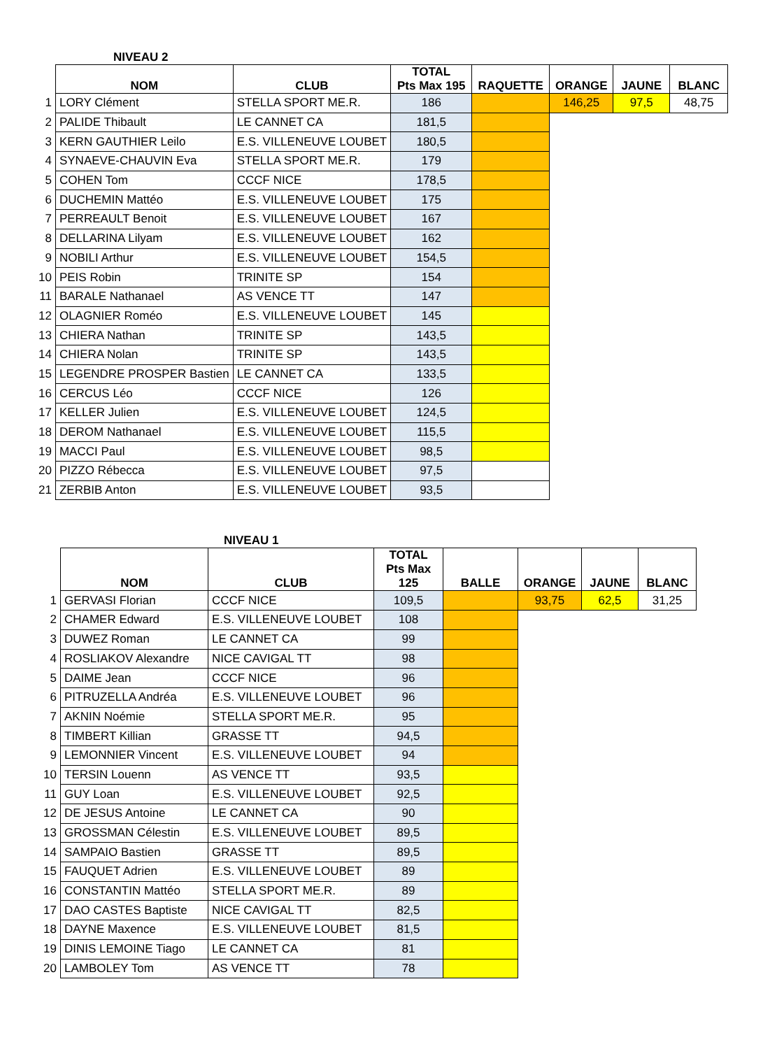NIVEAU 2
| | NOM | CLUB | TOTAL Pts Max 195 | RAQUETTE | ORANGE | JAUNE | BLANC |
| --- | --- | --- | --- | --- | --- | --- | --- |
| 1 | LORY Clément | STELLA SPORT ME.R. | 186 | | 146,25 | 97,5 | 48,75 |
| 2 | PALIDE Thibault | LE CANNET CA | 181,5 | | | | |
| 3 | KERN GAUTHIER Leilo | E.S. VILLENEUVE LOUBET | 180,5 | | | | |
| 4 | SYNAEVE-CHAUVIN Eva | STELLA SPORT ME.R. | 179 | | | | |
| 5 | COHEN Tom | CCCF NICE | 178,5 | | | | |
| 6 | DUCHEMIN Mattéo | E.S. VILLENEUVE LOUBET | 175 | | | | |
| 7 | PERREAULT Benoit | E.S. VILLENEUVE LOUBET | 167 | | | | |
| 8 | DELLARINA Lilyam | E.S. VILLENEUVE LOUBET | 162 | | | | |
| 9 | NOBILI Arthur | E.S. VILLENEUVE LOUBET | 154,5 | | | | |
| 10 | PEIS Robin | TRINITE SP | 154 | | | | |
| 11 | BARALE Nathanael | AS VENCE TT | 147 | | | | |
| 12 | OLAGNIER Roméo | E.S. VILLENEUVE LOUBET | 145 | | | | |
| 13 | CHIERA Nathan | TRINITE SP | 143,5 | | | | |
| 14 | CHIERA Nolan | TRINITE SP | 143,5 | | | | |
| 15 | LEGENDRE PROSPER Bastien | LE CANNET CA | 133,5 | | | | |
| 16 | CERCUS Léo | CCCF NICE | 126 | | | | |
| 17 | KELLER Julien | E.S. VILLENEUVE LOUBET | 124,5 | | | | |
| 18 | DEROM Nathanael | E.S. VILLENEUVE LOUBET | 115,5 | | | | |
| 19 | MACCI Paul | E.S. VILLENEUVE LOUBET | 98,5 | | | | |
| 20 | PIZZO Rébecca | E.S. VILLENEUVE LOUBET | 97,5 | | | | |
| 21 | ZERBIB Anton | E.S. VILLENEUVE LOUBET | 93,5 | | | | |
NIVEAU 1
| | NOM | CLUB | TOTAL Pts Max 125 | BALLE | ORANGE | JAUNE | BLANC |
| --- | --- | --- | --- | --- | --- | --- | --- |
| 1 | GERVASI Florian | CCCF NICE | 109,5 | | 93,75 | 62,5 | 31,25 |
| 2 | CHAMER Edward | E.S. VILLENEUVE LOUBET | 108 | | | | |
| 3 | DUWEZ Roman | LE CANNET CA | 99 | | | | |
| 4 | ROSLIAKOV Alexandre | NICE CAVIGAL TT | 98 | | | | |
| 5 | DAIME Jean | CCCF NICE | 96 | | | | |
| 6 | PITRUZELLA Andréa | E.S. VILLENEUVE LOUBET | 96 | | | | |
| 7 | AKNIN Noémie | STELLA SPORT ME.R. | 95 | | | | |
| 8 | TIMBERT Killian | GRASSE TT | 94,5 | | | | |
| 9 | LEMONNIER Vincent | E.S. VILLENEUVE LOUBET | 94 | | | | |
| 10 | TERSIN Louenn | AS VENCE TT | 93,5 | | | | |
| 11 | GUY Loan | E.S. VILLENEUVE LOUBET | 92,5 | | | | |
| 12 | DE JESUS Antoine | LE CANNET CA | 90 | | | | |
| 13 | GROSSMAN Célestin | E.S. VILLENEUVE LOUBET | 89,5 | | | | |
| 14 | SAMPAIO Bastien | GRASSE TT | 89,5 | | | | |
| 15 | FAUQUET Adrien | E.S. VILLENEUVE LOUBET | 89 | | | | |
| 16 | CONSTANTIN Mattéo | STELLA SPORT ME.R. | 89 | | | | |
| 17 | DAO CASTES Baptiste | NICE CAVIGAL TT | 82,5 | | | | |
| 18 | DAYNE Maxence | E.S. VILLENEUVE LOUBET | 81,5 | | | | |
| 19 | DINIS LEMOINE Tiago | LE CANNET CA | 81 | | | | |
| 20 | LAMBOLEY Tom | AS VENCE TT | 78 | | | | |